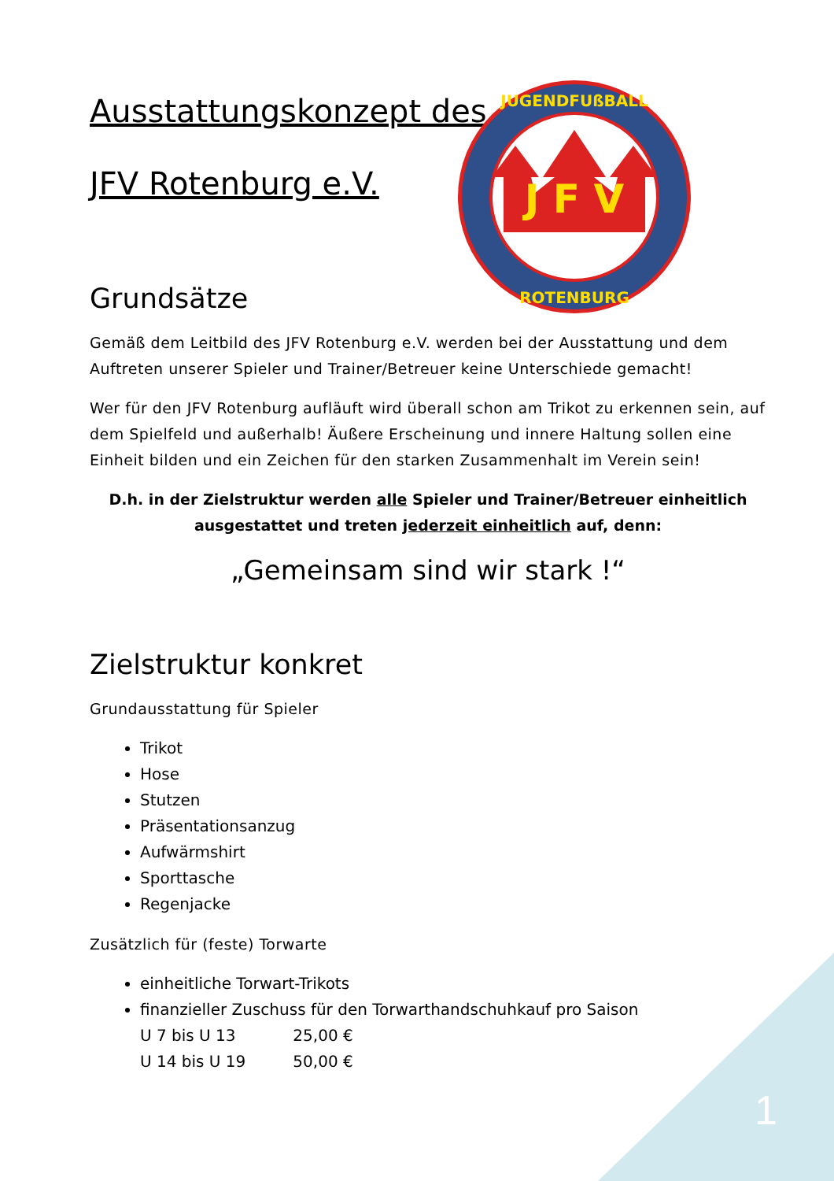Ausstattungskonzept des
JFV Rotenburg e.V.
J F V
JUGENDFUßBALL
ROTENBURG
Grundsätze
Gemäß dem Leitbild des JFV Rotenburg e.V. werden bei der Ausstattung und dem Auftreten unserer Spieler und Trainer/Betreuer keine Unterschiede gemacht!
Wer für den JFV Rotenburg aufläuft wird überall schon am Trikot zu erkennen sein, auf dem Spielfeld und außerhalb! Äußere Erscheinung und innere Haltung sollen eine Einheit bilden und ein Zeichen für den starken Zusammenhalt im Verein sein!
D.h. in der Zielstruktur werden alle Spieler und Trainer/Betreuer einheitlich
ausgestattet und treten jederzeit einheitlich auf, denn:
„Gemeinsam sind wir stark !“
Zielstruktur konkret
Grundausstattung für Spieler
Trikot
Hose
Stutzen
Präsentationsanzug
Aufwärmshirt
Sporttasche
Regenjacke
Zusätzlich für (feste) Torwarte
einheitliche Torwart-Trikots
finanzieller Zuschuss für den Torwarthandschuhkauf pro Saison
U 7 bis U 13 25,00 €
U 14 bis U 19 50,00 €
1